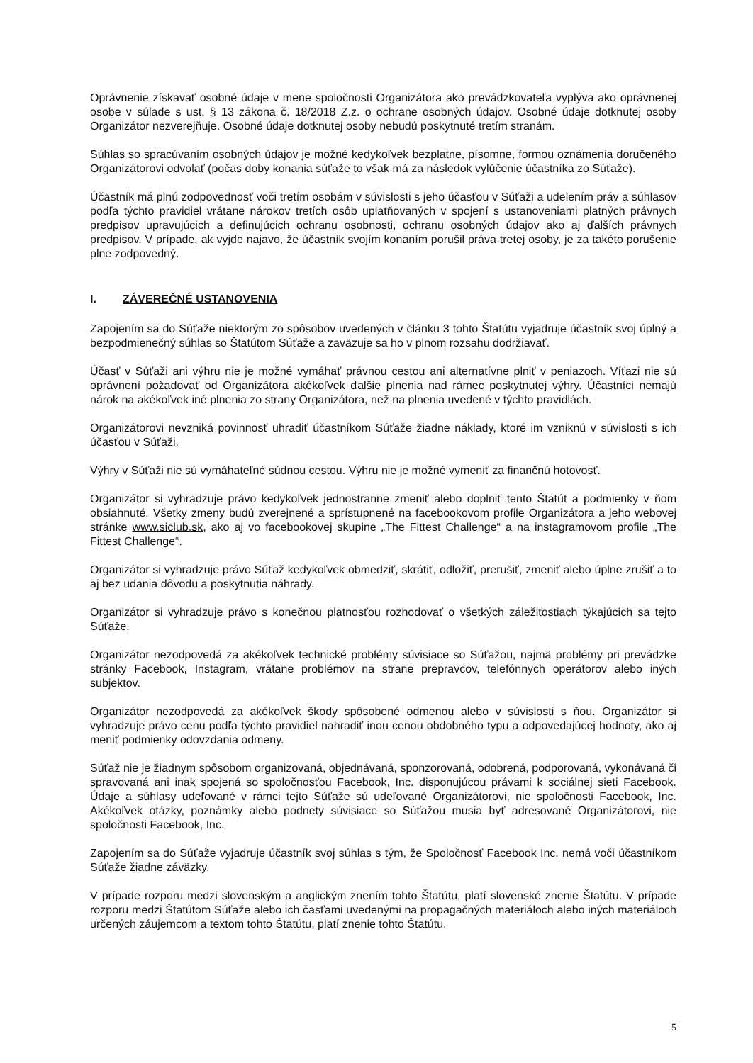Oprávnenie získavať osobné údaje v mene spoločnosti Organizátora ako prevádzkovateľa vyplýva ako oprávnenej osobe v súlade s ust. § 13 zákona č. 18/2018 Z.z. o ochrane osobných údajov. Osobné údaje dotknutej osoby Organizátor nezverejňuje. Osobné údaje dotknutej osoby nebudú poskytnuté tretím stranám.
Súhlas so spracúvaním osobných údajov je možné kedykoľvek bezplatne, písomne, formou oznámenia doručeného Organizátorovi odvolať (počas doby konania súťaže to však má za následok vylúčenie účastníka zo Súťaže).
Účastník má plnú zodpovednosť voči tretím osobám v súvislosti s jeho účasťou v Súťaži a udelením práv a súhlasov podľa týchto pravidiel vrátane nárokov tretích osôb uplatňovaných v spojení s ustanoveniami platných právnych predpisov upravujúcich a definujúcich ochranu osobnosti, ochranu osobných údajov ako aj ďalších právnych predpisov. V prípade, ak vyjde najavo, že účastník svojím konaním porušil práva tretej osoby, je za takéto porušenie plne zodpovedný.
I. ZÁVEREČNÉ USTANOVENIA
Zapojením sa do Súťaže niektorým zo spôsobov uvedených v článku 3 tohto Štatútu vyjadruje účastník svoj úplný a bezpodmienečný súhlas so Štatútom Súťaže a zaväzuje sa ho v plnom rozsahu dodržiavať.
Účasť v Súťaži ani výhru nie je možné vymáhať právnou cestou ani alternatívne plniť v peniazoch. Víťazi nie sú oprávnení požadovať od Organizátora akékoľvek ďalšie plnenia nad rámec poskytnutej výhry. Účastníci nemajú nárok na akékoľvek iné plnenia zo strany Organizátora, než na plnenia uvedené v týchto pravidlách.
Organizátorovi nevzniká povinnosť uhradiť účastníkom Súťaže žiadne náklady, ktoré im vzniknú v súvislosti s ich účasťou v Súťaži.
Výhry v Súťaži nie sú vymáhateľné súdnou cestou. Výhru nie je možné vymeniť za finančnú hotovosť.
Organizátor si vyhradzuje právo kedykoľvek jednostranne zmeniť alebo doplniť tento Štatút a podmienky v ňom obsiahnuté. Všetky zmeny budú zverejnené a sprístupnené na facebookovom profile Organizátora a jeho webovej stránke www.siclub.sk, ako aj vo facebookovej skupine „The Fittest Challenge“ a na instagramovom profile „The Fittest Challenge“.
Organizátor si vyhradzuje právo Súťaž kedykoľvek obmedziť, skrátiť, odložiť, prerušiť, zmeniť alebo úplne zrušiť a to aj bez udania dôvodu a poskytnutia náhrady.
Organizátor si vyhradzuje právo s konečnou platnosťou rozhodovať o všetkých záležitostiach týkajúcich sa tejto Súťaže.
Organizátor nezodpovedá za akékoľvek technické problémy súvisiace so Súťažou, najmä problémy pri prevádzke stránky Facebook, Instagram, vrátane problémov na strane prepravcov, telefónnych operátorov alebo iných subjektov.
Organizátor nezodpovedá za akékoľvek škody spôsobené odmenou alebo v súvislosti s ňou. Organizátor si vyhradzuje právo cenu podľa týchto pravidiel nahradiť inou cenou obdobného typu a odpovedajúcej hodnoty, ako aj meniť podmienky odovzdania odmeny.
Súťaž nie je žiadnym spôsobom organizovaná, objednávaná, sponzorovaná, odobrená, podporovaná, vykonávaná či spravovaná ani inak spojená so spoločnosťou Facebook, Inc. disponujúcou právami k sociálnej sieti Facebook. Údaje a súhlasy udeľované v rámci tejto Súťaže sú udeľované Organizátorovi, nie spoločnosti Facebook, Inc. Akékoľvek otázky, poznámky alebo podnety súvisiace so Súťažou musia byť adresované Organizátorovi, nie spoločnosti Facebook, Inc.
Zapojením sa do Súťaže vyjadruje účastník svoj súhlas s tým, že Spoločnosť Facebook Inc. nemá voči účastníkom Súťaže žiadne záväzky.
V prípade rozporu medzi slovenským a anglickým znením tohto Štatútu, platí slovenské znenie Štatútu. V prípade rozporu medzi Štatútom Súťaže alebo ich časťami uvedenými na propagačných materiáloch alebo iných materiáloch určených záujemcom a textom tohto Štatútu, platí znenie tohto Štatútu.
5